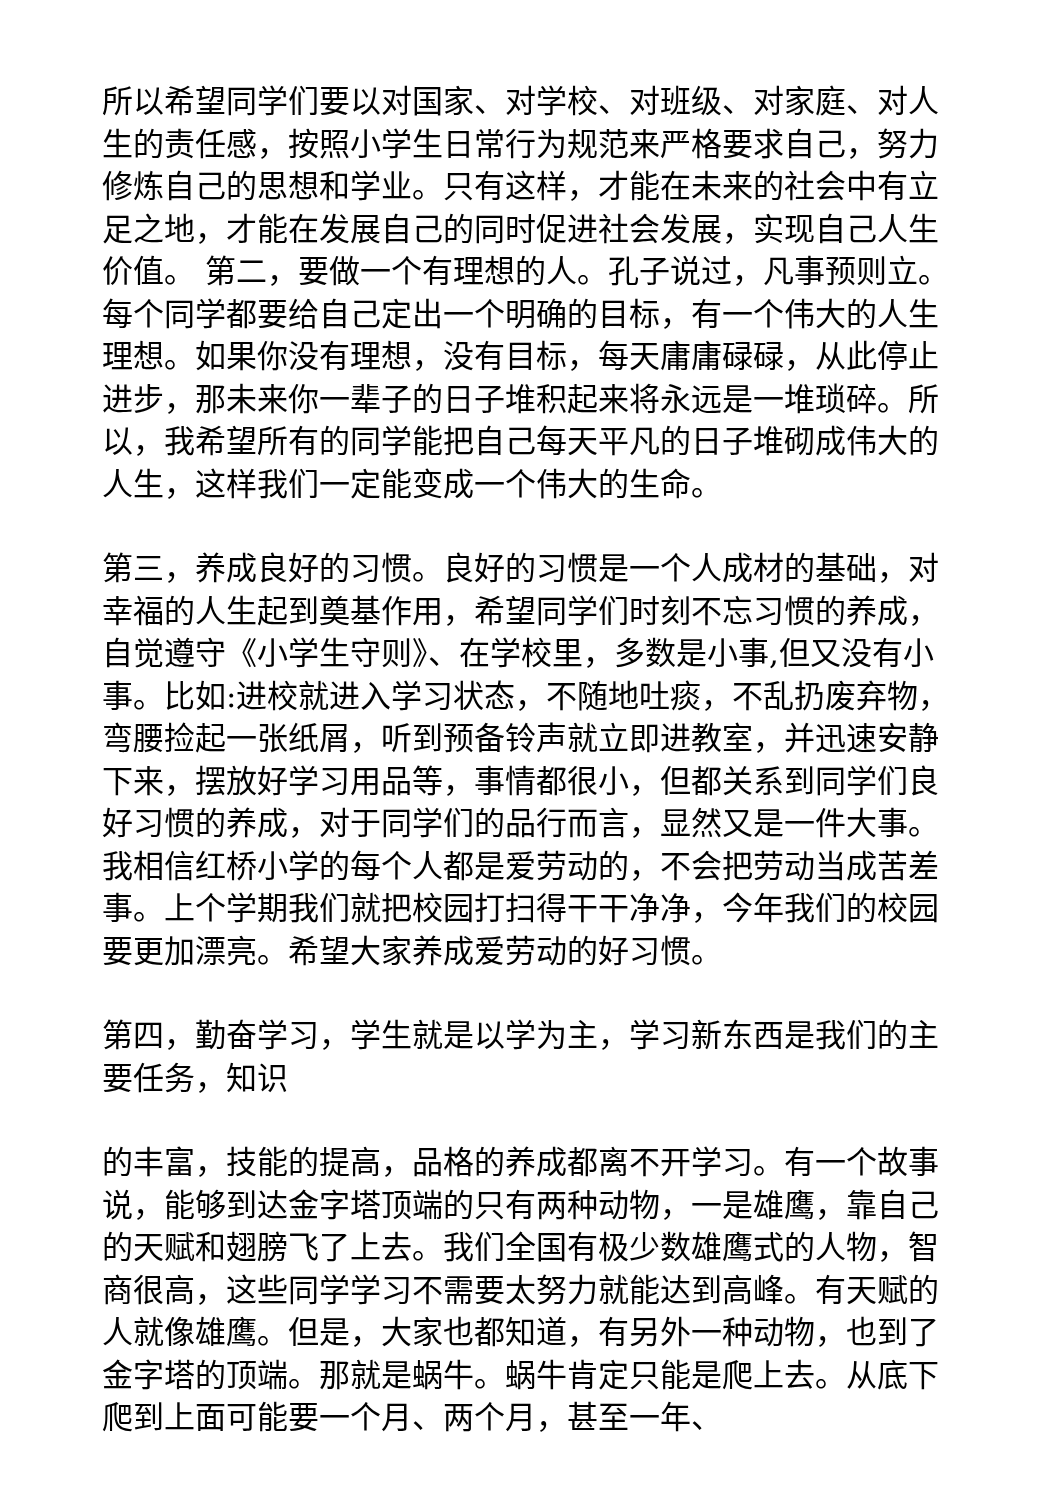所以希望同学们要以对国家、对学校、对班级、对家庭、对人生的责任感，按照小学生日常行为规范来严格要求自己，努力修炼自己的思想和学业。只有这样，才能在未来的社会中有立足之地，才能在发展自己的同时促进社会发展，实现自己人生价值。 第二，要做一个有理想的人。孔子说过，凡事预则立。每个同学都要给自己定出一个明确的目标，有一个伟大的人生理想。如果你没有理想，没有目标，每天庸庸碌碌，从此停止进步，那未来你一辈子的日子堆积起来将永远是一堆琐碎。所以，我希望所有的同学能把自己每天平凡的日子堆砌成伟大的人生，这样我们一定能变成一个伟大的生命。
第三，养成良好的习惯。良好的习惯是一个人成材的基础，对幸福的人生起到奠基作用，希望同学们时刻不忘习惯的养成，自觉遵守《小学生守则》、在学校里，多数是小事,但又没有小事。比如:进校就进入学习状态，不随地吐痰，不乱扔废弃物，弯腰捡起一张纸屑，听到预备铃声就立即进教室，并迅速安静下来，摆放好学习用品等，事情都很小，但都关系到同学们良好习惯的养成，对于同学们的品行而言，显然又是一件大事。我相信红桥小学的每个人都是爱劳动的，不会把劳动当成苦差事。上个学期我们就把校园打扫得干干净净，今年我们的校园要更加漂亮。希望大家养成爱劳动的好习惯。
第四，勤奋学习，学生就是以学为主，学习新东西是我们的主要任务，知识
的丰富，技能的提高，品格的养成都离不开学习。有一个故事说，能够到达金字塔顶端的只有两种动物，一是雄鹰，靠自己的天赋和翅膀飞了上去。我们全国有极少数雄鹰式的人物，智商很高，这些同学学习不需要太努力就能达到高峰。有天赋的人就像雄鹰。但是，大家也都知道，有另外一种动物，也到了金字塔的顶端。那就是蜗牛。蜗牛肯定只能是爬上去。从底下爬到上面可能要一个月、两个月，甚至一年、